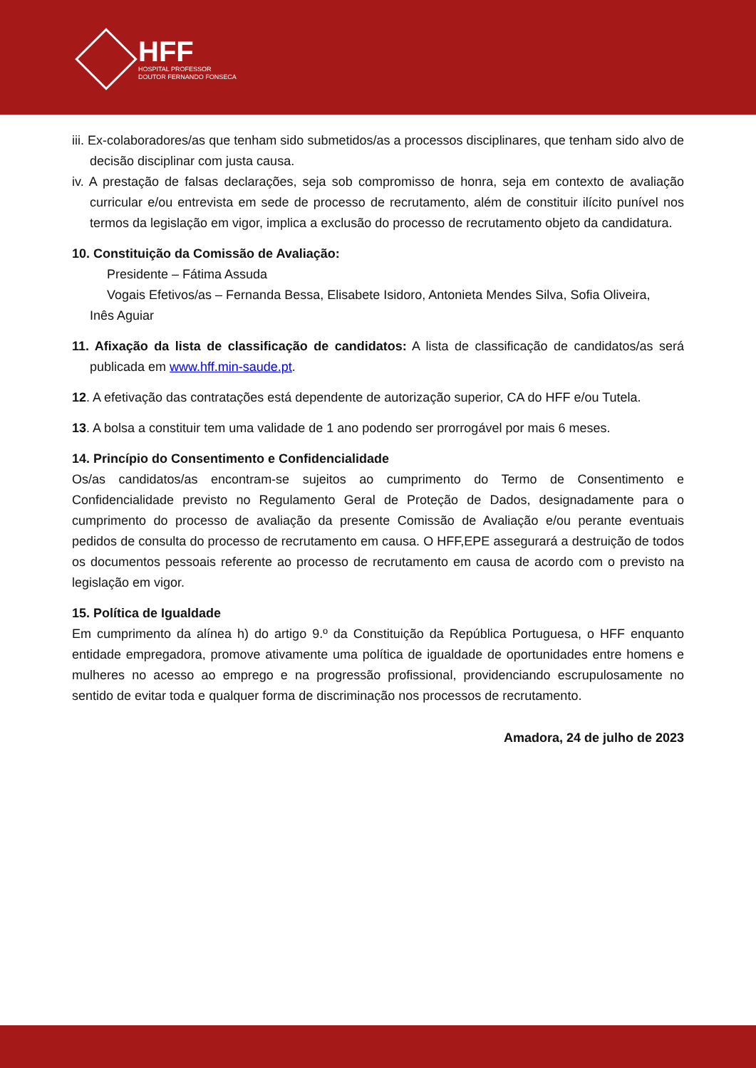HFF
HOSPITAL PROFESSOR
DOUTOR FERNANDO FONSECA
iii. Ex-colaboradores/as que tenham sido submetidos/as a processos disciplinares, que tenham sido alvo de decisão disciplinar com justa causa.
iv. A prestação de falsas declarações, seja sob compromisso de honra, seja em contexto de avaliação curricular e/ou entrevista em sede de processo de recrutamento, além de constituir ilícito punível nos termos da legislação em vigor, implica a exclusão do processo de recrutamento objeto da candidatura.
10. Constituição da Comissão de Avaliação:
Presidente – Fátima Assuda
Vogais Efetivos/as – Fernanda Bessa, Elisabete Isidoro, Antonieta Mendes Silva, Sofia Oliveira,
Inês Aguiar
11. Afixação da lista de classificação de candidatos: A lista de classificação de candidatos/as será publicada em www.hff.min-saude.pt.
12. A efetivação das contratações está dependente de autorização superior, CA do HFF e/ou Tutela.
13. A bolsa a constituir tem uma validade de 1 ano podendo ser prorrogável por mais 6 meses.
14. Princípio do Consentimento e Confidencialidade
Os/as candidatos/as encontram-se sujeitos ao cumprimento do Termo de Consentimento e Confidencialidade previsto no Regulamento Geral de Proteção de Dados, designadamente para o cumprimento do processo de avaliação da presente Comissão de Avaliação e/ou perante eventuais pedidos de consulta do processo de recrutamento em causa. O HFF,EPE assegurará a destruição de todos os documentos pessoais referente ao processo de recrutamento em causa de acordo com o previsto na legislação em vigor.
15. Política de Igualdade
Em cumprimento da alínea h) do artigo 9.º da Constituição da República Portuguesa, o HFF enquanto entidade empregadora, promove ativamente uma política de igualdade de oportunidades entre homens e mulheres no acesso ao emprego e na progressão profissional, providenciando escrupulosamente no sentido de evitar toda e qualquer forma de discriminação nos processos de recrutamento.
Amadora, 24 de julho de 2023